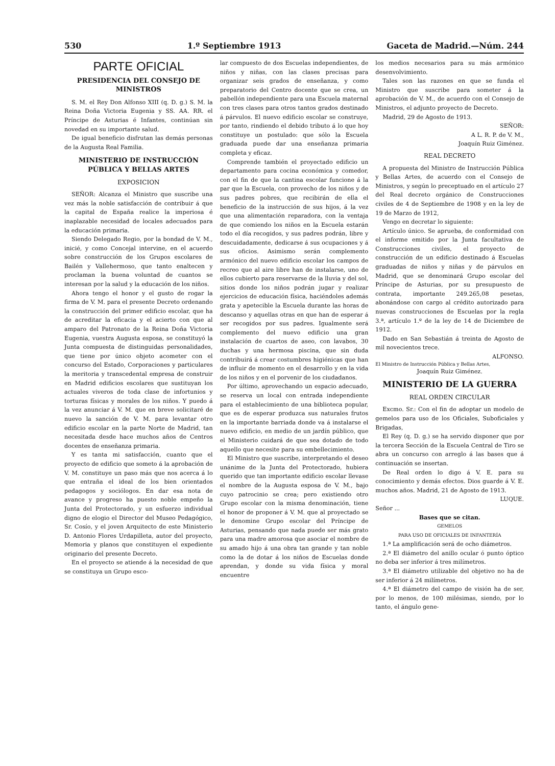530 1.º Septiembre 1913 Gaceta de Madrid.—Núm. 244
PARTE OFICIAL
PRESIDENCIA DEL CONSEJO DE MINISTROS
S. M. el Rey Don Alfonso XIII (q. D. g.) S. M. la Reina Doña Victoria Eugenia y SS. AA. RR. el Príncipe de Asturias é Infantes, continúan sin novedad en su importante salud.
De igual beneficio disfrutan las demás personas de la Augusta Real Familia.
MINISTERIO DE INSTRUCCIÓN PÚBLICA Y BELLAS ARTES
EXPOSICION
SEÑOR: Alcanza el Ministro que suscribe una vez más la noble satisfacción de contribuir á que la capital de España realice la imperiosa é inaplazable necesidad de locales adecuados para la educación primaria.
Siendo Delegado Regio, por la bondad de V. M., inicié, y como Concejal intervine, en el acuerdo sobre construcción de los Grupos escolares de Bailén y Vallehermoso, que tanto enaltecen y proclaman la buena voluntad de cuantos se interesan por la salud y la educación de los niños.
Ahora tengo el honor y el gusto de rogar la firma de V. M. para el presente Decreto ordenando la construcción del primer edificio escolar, que ha de acreditar la eficacia y el acierto con que al amparo del Patronato de la Reina Doña Victoria Eugenia, vuestra Augusta esposa, se constituyó la Junta compuesta de distinguidas personalidades, que tiene por único objeto acometer con el concurso del Estado, Corporaciones y particulares la meritoria y transcedental empresa de construir en Madrid edificios escolares que sustituyan los actuales viveros de toda clase de infortunios y torturas físicas y morales de los niños. Y puedo á la vez anunciar á V. M. que en breve solicitaré de nuevo la sanción de V. M. para levantar otro edificio escolar en la parte Norte de Madrid, tan necesitada desde hace muchos años de Centros docentes de enseñanza primaria.
Y es tanta mi satisfacción, cuanto que el proyecto de edificio que someto á la aprobación de V. M. constituye un paso más que nos acerca á lo que entraña el ideal de los bien orientados pedagogos y sociólogos. En dar esa nota de avance y progreso ha puesto noble empeño la Junta del Protectorado, y un esfuerzo individual digno de elogio el Director del Museo Pedagógico, Sr. Cosío, y el joven Arquitecto de este Ministerio D. Antonio Flores Urdapilleta, autor del proyecto, Memoria y planos que constituyen el expediente originario del presente Decreto.
En el proyecto se atiende á la necesidad de que se constituya un Grupo esco-
lar compuesto de dos Escuelas independientes, de niños y niñas, con las clases precisas para organizar seis grados de enseñanza, y como preparatorio del Centro docente que se crea, un pabellón independiente para una Escuela maternal con tres clases para otros tantos grados destinado á párvulos. El nuevo edificio escolar se construye, por tanto, rindiendo el debido tributo á lo que hoy constituye un postulado: que sólo la Escuela graduada puede dar una enseñanza primaria completa y eficaz.
Comprende también el proyectado edificio un departamento para cocina económica y comedor, con el fin de que la cantina escolar funcione á la par que la Escuela, con provecho de los niños y de sus padres pobres, que recibirán de ella el beneficio de la instrucción de sus hijos, á la vez que una alimentación reparadora, con la ventaja de que comiendo los niños en la Escuela estarán todo el día recogidos, y sus padres podrán, libre y descuidadamente, dedicarse á sus ocupaciones y á sus oficios. Asimismo serán complemento armónico del nuevo edificio escolar los campos de recreo que al aire libre han de instalarse, uno de ellos cubierto para reservarse de la lluvia y del sol, sitios donde los niños podrán jugar y realizar ejercicios de educación física, haciéndoles además grata y apetecible la Escuela durante las horas de descanso y aquellas otras en que han de esperar á ser recogidos por sus padres. Igualmente será complemento del nuevo edificio una gran instalación de cuartos de aseo, con lavabos, 30 duchas y una hermosa piscina, que sin duda contribuirá á crear costumbres higiénicas que han de influir de momento en el desarrollo y en la vida de los niños y en el porvenir de los ciudadanos.
Por último, aprovechando un espacio adecuado, se reserva un local con entrada independiente para el establecimiento de una biblioteca popular, que es de esperar produzca sus naturales frutos en la importante barriada donde va á instalarse el nuevo edificio, en medio de un jardín público, que el Ministerio cuidará de que sea dotado de todo aquello que necesite para su embellecimiento.
El Ministro que suscribe, interpretando el deseo unánime de la Junta del Protectorado, hubiera querido que tan importante edificio escolar llevase el nombre de la Augusta esposa de V. M., bajo cuyo patrocinio se crea; pero existiendo otro Grupo escolar con la misma denominación, tiene el honor de proponer á V. M. que al proyectado se le denomine Grupo escolar del Príncipe de Asturias, pensando que nada puede ser más grato para una madre amorosa que asociar el nombre de su amado hijo á una obra tan grande y tan noble como la de dotar á los niños de Escuelas donde aprendan, y donde su vida física y moral encuentre
los medios necesarios para su más armónico desenvolvimiento.
Tales son las razones en que se funda el Ministro que suscribe para someter á la aprobación de V. M., de acuerdo con el Consejo de Ministros, el adjunto proyecto de Decreto.
Madrid, 29 de Agosto de 1913.
SEÑOR:
A L. R. P. de V. M.,
Joaquín Ruiz Giménez.
REAL DECRETO
A propuesta del Ministro de Instrucción Pública y Bellas Artes, de acuerdo con el Consejo de Ministros, y según lo preceptuado en el artículo 27 del Real decreto orgánico de Construcciones civiles de 4 de Septiembre de 1908 y en la ley de 19 de Marzo de 1912,
Vengo en decretar lo siguiente:
Artículo único. Se aprueba, de conformidad con el informe emitido por la Junta facultativa de Construcciones civiles, el proyecto de construcción de un edificio destinado á Escuelas graduadas de niños y niñas y de párvulos en Madrid, que se denominará Grupo escolar del Príncipe de Asturias, por su presupuesto de contrata, importante 249.265,08 pesetas, abonándose con cargo al crédito autorizado para nuevas construcciones de Escuelas por la regla 3.ª, artículo 1.º de la ley de 14 de Diciembre de 1912.
Dado en San Sebastián á treinta de Agosto de mil novecientos trece.
ALFONSO.
El Ministro de Instrucción Pública y Bellas Artes,
Joaquín Ruiz Giménez.
MINISTERIO DE LA GUERRA
REAL ORDEN CIRCULAR
Excmo. Sr.: Con el fin de adoptar un modelo de gemelos para uso de los Oficiales, Suboficiales y Brigadas,
El Rey (q. D. g.) se ha servido disponer que por la tercera Sección de la Escuela Central de Tiro se abra un concurso con arreglo á las bases que á continuación se insertan.
De Real orden lo digo á V. E. para su conocimiento y demás efectos. Dios guarde á V. E. muchos años. Madrid, 21 de Agosto de 1913.
LUQUE.
Señor ...
Bases que se citan.
GEMELOS
PARA USO DE OFICIALES DE INFANTERÍA
1.ª La amplificación será de ocho diámetros.
2.ª El diámetro del anillo ocular ó punto óptico no deba ser inferior á tres milímetros.
3.ª El diámetro utilizable del objetivo no ha de ser inferior á 24 milímetros.
4.ª El diámetro del campo de visión ha de ser, por lo menos, de 100 milésimas, siendo, por lo tanto, el ángulo gene-